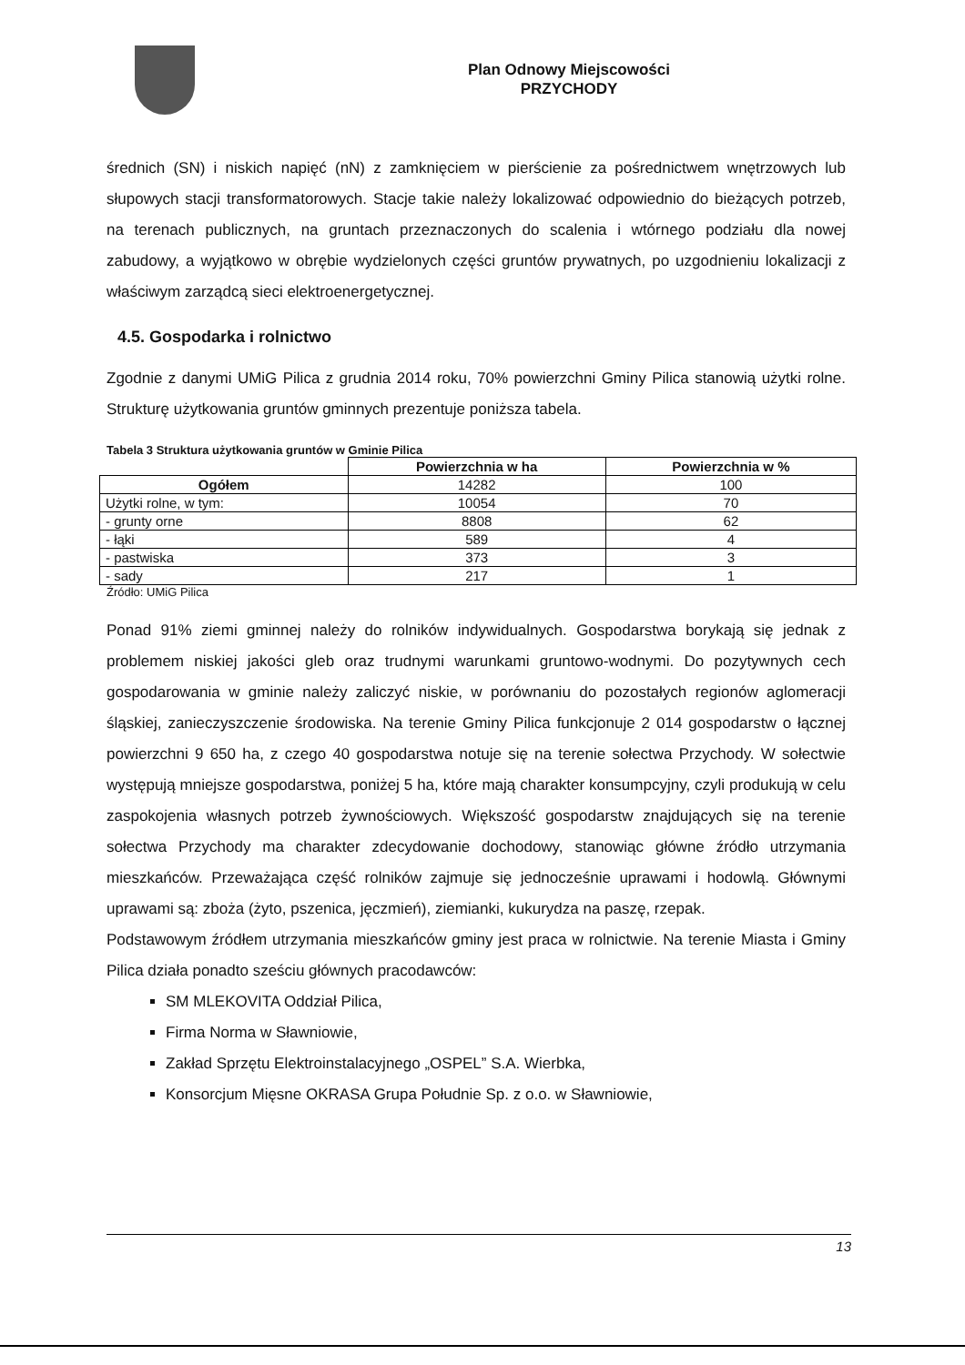Plan Odnowy Miejscowości
PRZYCHODY
średnich (SN) i niskich napięć (nN) z zamknięciem w pierścienie za pośrednictwem wnętrzowych lub słupowych stacji transformatorowych. Stacje takie należy lokalizować odpowiednio do bieżących potrzeb, na terenach publicznych, na gruntach przeznaczonych do scalenia i wtórnego podziału dla nowej zabudowy, a wyjątkowo w obrębie wydzielonych części gruntów prywatnych, po uzgodnieniu lokalizacji z właściwym zarządcą sieci elektroenergetycznej.
4.5. Gospodarka i rolnictwo
Zgodnie z danymi UMiG Pilica z grudnia 2014 roku, 70% powierzchni Gminy Pilica stanowią użytki rolne. Strukturę użytkowania gruntów gminnych prezentuje poniższa tabela.
Tabela 3 Struktura użytkowania gruntów w Gminie Pilica
| | Powierzchnia w ha | Powierzchnia w % |
| --- | --- | --- |
| Ogółem | 14282 | 100 |
| Użytki rolne, w tym: | 10054 | 70 |
| - grunty orne | 8808 | 62 |
| - łąki | 589 | 4 |
| - pastwiska | 373 | 3 |
| - sady | 217 | 1 |
Źródło: UMiG Pilica
Ponad 91% ziemi gminnej należy do rolników indywidualnych. Gospodarstwa borykają się jednak z problemem niskiej jakości gleb oraz trudnymi warunkami gruntowo-wodnymi. Do pozytywnych cech gospodarowania w gminie należy zaliczyć niskie, w porównaniu do pozostałych regionów aglomeracji śląskiej, zanieczyszczenie środowiska. Na terenie Gminy Pilica funkcjonuje 2 014 gospodarstw o łącznej powierzchni 9 650 ha, z czego 40 gospodarstwa notuje się na terenie sołectwa Przychody. W sołectwie występują mniejsze gospodarstwa, poniżej 5 ha, które mają charakter konsumpcyjny, czyli produkują w celu zaspokojenia własnych potrzeb żywnościowych. Większość gospodarstw znajdujących się na terenie sołectwa Przychody ma charakter zdecydowanie dochodowy, stanowiąc główne źródło utrzymania mieszkańców. Przeważająca część rolników zajmuje się jednocześnie uprawami i hodowlą. Głównymi uprawami są: zboża (żyto, pszenica, jęczmień), ziemianki, kukurydza na paszę, rzepak.
Podstawowym źródłem utrzymania mieszkańców gminy jest praca w rolnictwie. Na terenie Miasta i Gminy Pilica działa ponadto sześciu głównych pracodawców:
SM MLEKOVITA Oddział Pilica,
Firma Norma w Sławniowie,
Zakład Sprzętu Elektroinstalacyjnego „OSPEL” S.A. Wierbka,
Konsorcjum Mięsne OKRASA Grupa Południe Sp. z o.o. w Sławniowie,
13